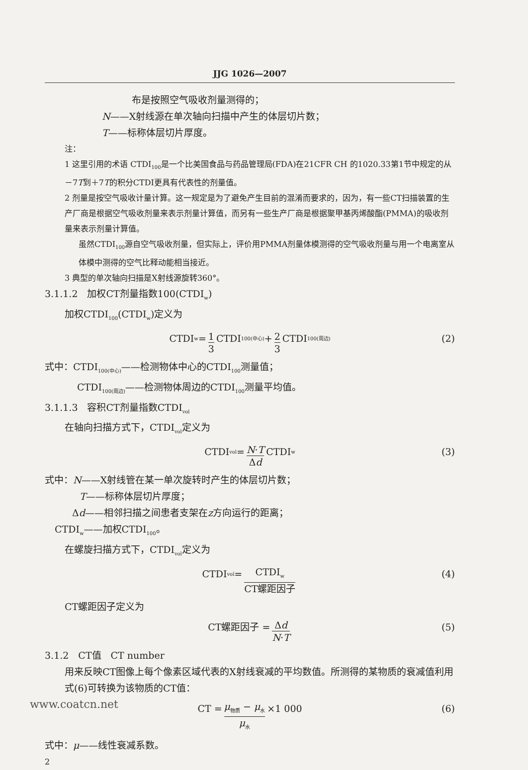JJG 1026—2007
布是按照空气吸收剂量测得的；
N——X射线源在单次轴向扫描中产生的体层切片数；
T——标称体层切片厚度。
注：
1 这里引用的术语 CTDI<sub>100</sub>是一个比美国食品与药品管理局(FDA)在21CFR CH 的1020.33第1节中规定的从－7T到＋7T的积分CTDI更具有代表性的剂量值。
2 剂量是按空气吸收计量计算。这一规定是为了避免产生目前的混淆而要求的，因为，有一些CT扫描装置的生产厂商是根据空气吸收剂量来表示剂量计算值，而另有一些生产厂商是根据聚甲基丙烯酸酯(PMMA)的吸收剂量来表示剂量计算值。
虽然CTDI<sub>100</sub>源自空气吸收剂量，但实际上，评价用PMMA剂量体模测得的空气吸收剂量与用一个电离室从体模中测得的空气比释动能相当接近。
3 典型的单次轴向扫描是X射线源旋转360°。
3.1.1.2　加权CT剂量指数100(CTDI<sub>w</sub>)
加权CTDI<sub>100</sub>(CTDI<sub>w</sub>)定义为
CTDI<sub>w</sub> = 1 3 CTDI<sub>100(中心)</sub> + 2 3 CTDI<sub>100(周边)</sub> (2)
式中：CTDI<sub>100(中心)</sub>——检测物体中心的CTDI<sub>100</sub>测量值；
CTDI<sub>100(周边)</sub>——检测物体周边的CTDI<sub>100</sub>测量平均值。
3.1.1.3　容积CT剂量指数CTDI<sub>vol</sub>
在轴向扫描方式下，CTDI<sub>vol</sub>定义为
CTDI<sub>vol</sub> = N·T Δd CTDI<sub>w</sub> (3)
式中：N——X射线管在某一单次旋转时产生的体层切片数；
T——标称体层切片厚度；
Δd——相邻扫描之间患者支架在z方向运行的距离；
CTDI<sub>w</sub>——加权CTDI<sub>100</sub>。
在螺旋扫描方式下，CTDI<sub>vol</sub>定义为
CTDI<sub>vol</sub> = CTDI<sub>w</sub> CT螺距因子 (4)
CT螺距因子定义为
CT螺距因子 = Δd N·T (5)
3.1.2　CT值　CT number
用来反映CT图像上每个像素区域代表的X射线衰减的平均数值。所测得的某物质的衰减值利用式(6)可转换为该物质的CT值：
CT = μ<sub>物质</sub> − μ<sub>水</sub> μ<sub>水</sub> ×1 000 (6)
式中：μ——线性衰减系数。
2
www.coatcn.net